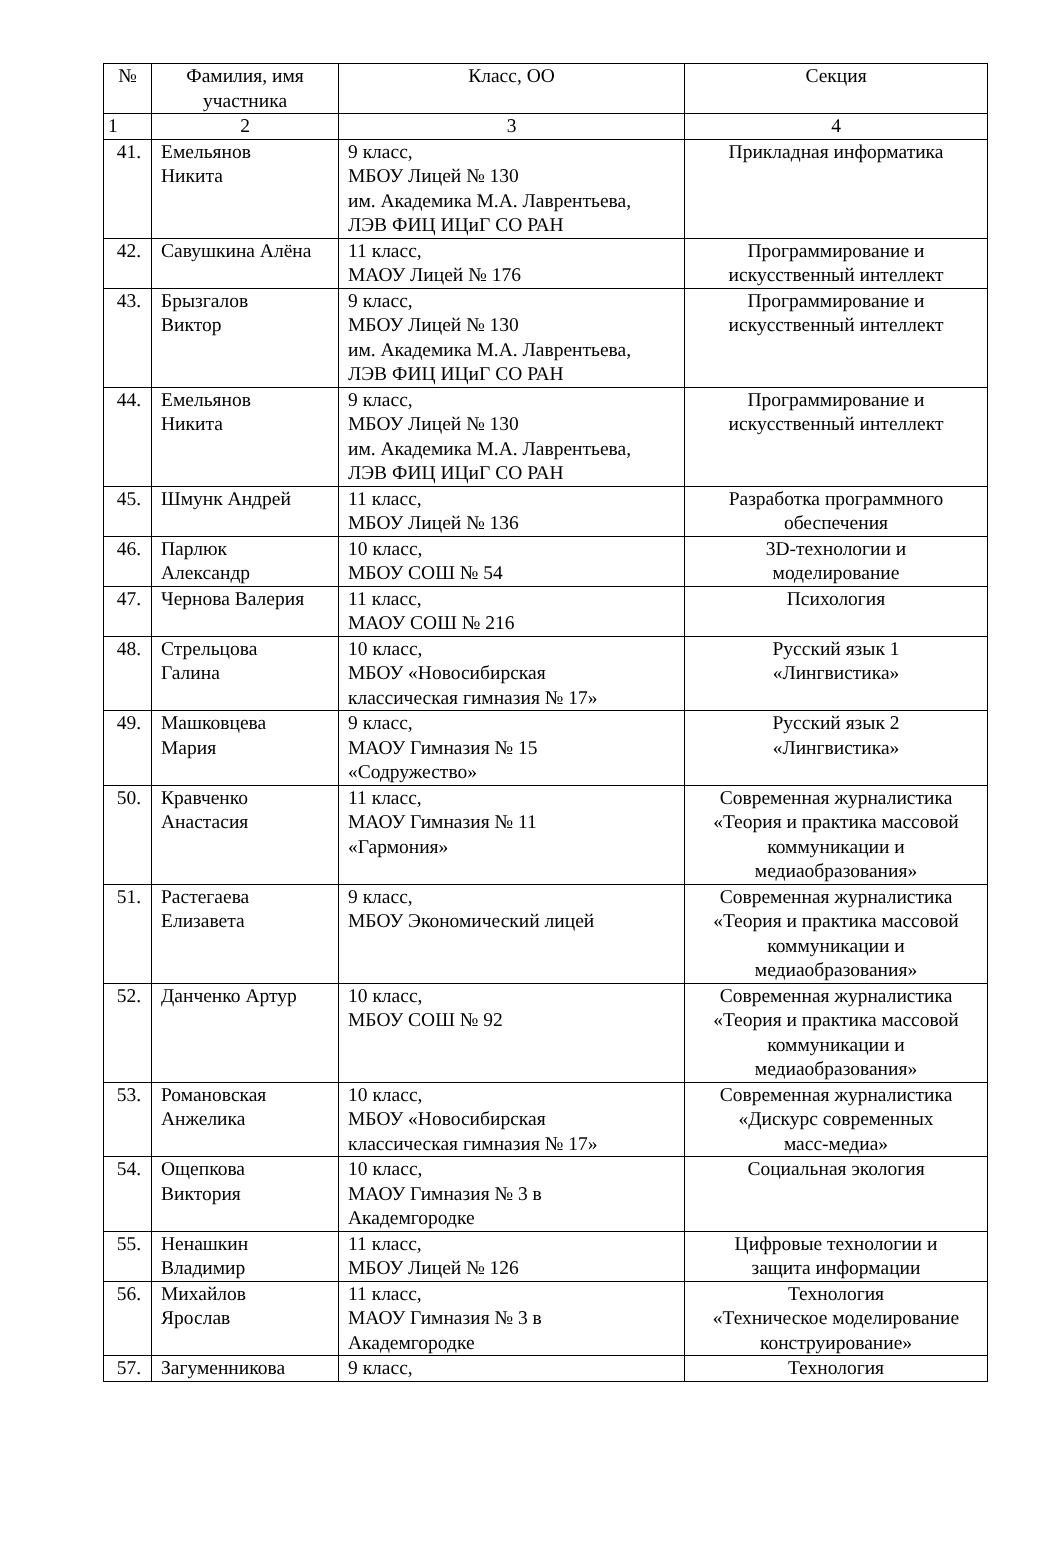| № | Фамилия, имя участника | Класс, ОО | Секция |
| --- | --- | --- | --- |
| 1 | 2 | 3 | 4 |
| 41. | Емельянов Никита | 9 класс, МБОУ Лицей № 130 им. Академика М.А. Лаврентьева, ЛЭВ ФИЦ ИЦиГ СО РАН | Прикладная информатика |
| 42. | Савушкина Алёна | 11 класс, МАОУ Лицей № 176 | Программирование и искусственный интеллект |
| 43. | Брызгалов Виктор | 9 класс, МБОУ Лицей № 130 им. Академика М.А. Лаврентьева, ЛЭВ ФИЦ ИЦиГ СО РАН | Программирование и искусственный интеллект |
| 44. | Емельянов Никита | 9 класс, МБОУ Лицей № 130 им. Академика М.А. Лаврентьева, ЛЭВ ФИЦ ИЦиГ СО РАН | Программирование и искусственный интеллект |
| 45. | Шмунк Андрей | 11 класс, МБОУ Лицей № 136 | Разработка программного обеспечения |
| 46. | Парлюк Александр | 10 класс, МБОУ СОШ № 54 | 3D-технологии и моделирование |
| 47. | Чернова Валерия | 11 класс, МАОУ СОШ № 216 | Психология |
| 48. | Стрельцова Галина | 10 класс, МБОУ «Новосибирская классическая гимназия № 17» | Русский язык 1 «Лингвистика» |
| 49. | Машковцева Мария | 9 класс, МАОУ Гимназия № 15 «Содружество» | Русский язык 2 «Лингвистика» |
| 50. | Кравченко Анастасия | 11 класс, МАОУ Гимназия № 11 «Гармония» | Современная журналистика «Теория и практика массовой коммуникации и медиаобразования» |
| 51. | Растегаева Елизавета | 9 класс, МБОУ Экономический лицей | Современная журналистика «Теория и практика массовой коммуникации и медиаобразования» |
| 52. | Данченко Артур | 10 класс, МБОУ СОШ № 92 | Современная журналистика «Теория и практика массовой коммуникации и медиаобразования» |
| 53. | Романовская Анжелика | 10 класс, МБОУ «Новосибирская классическая гимназия № 17» | Современная журналистика «Дискурс современных масс-медиа» |
| 54. | Ощепкова Виктория | 10 класс, МАОУ Гимназия № 3 в Академгородке | Социальная экология |
| 55. | Ненашкин Владимир | 11 класс, МБОУ Лицей № 126 | Цифровые технологии и защита информации |
| 56. | Михайлов Ярослав | 11 класс, МАОУ Гимназия № 3 в Академгородке | Технология «Техническое моделирование конструирование» |
| 57. | Загуменникова | 9 класс, | Технология |